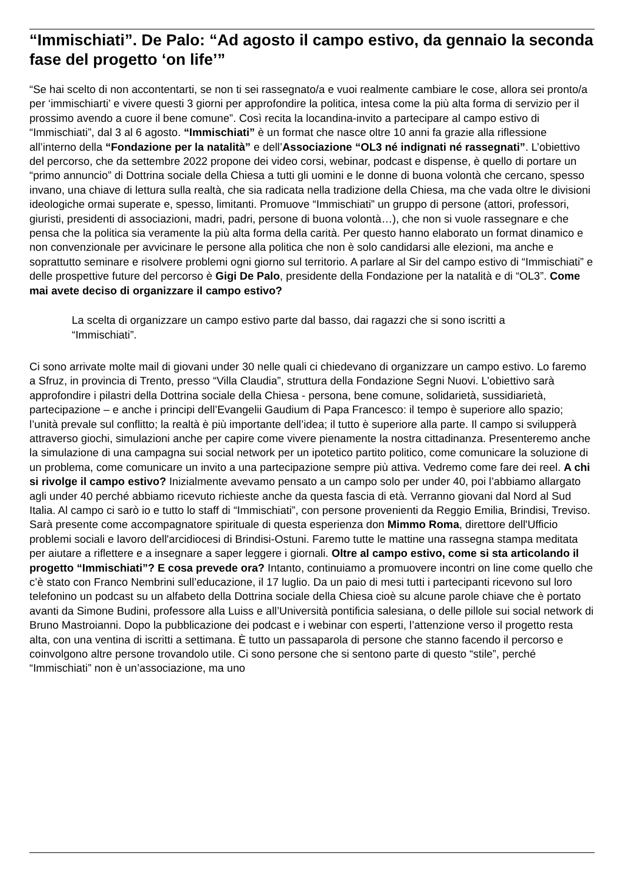“Immischiati”. De Palo: “Ad agosto il campo estivo, da gennaio la seconda fase del progetto ‘on life’”
“Se hai scelto di non accontentarti, se non ti sei rassegnato/a e vuoi realmente cambiare le cose, allora sei pronto/a per ‘immischiarti’ e vivere questi 3 giorni per approfondire la politica, intesa come la più alta forma di servizio per il prossimo avendo a cuore il bene comune”. Così recita la locandina-invito a partecipare al campo estivo di “Immischiati”, dal 3 al 6 agosto. “Immischiati” è un format che nasce oltre 10 anni fa grazie alla riflessione all’interno della “Fondazione per la natalità” e dell’Associazione “OL3 né indignati né rassegnati”. L’obiettivo del percorso, che da settembre 2022 propone dei video corsi, webinar, podcast e dispense, è quello di portare un “primo annuncio” di Dottrina sociale della Chiesa a tutti gli uomini e le donne di buona volontà che cercano, spesso invano, una chiave di lettura sulla realtà, che sia radicata nella tradizione della Chiesa, ma che vada oltre le divisioni ideologiche ormai superate e, spesso, limitanti. Promuove “Immischiati” un gruppo di persone (attori, professori, giuristi, presidenti di associazioni, madri, padri, persone di buona volontà…), che non si vuole rassegnare e che pensa che la politica sia veramente la più alta forma della carità. Per questo hanno elaborato un format dinamico e non convenzionale per avvicinare le persone alla politica che non è solo candidarsi alle elezioni, ma anche e soprattutto seminare e risolvere problemi ogni giorno sul territorio. A parlare al Sir del campo estivo di “Immischiati” e delle prospettive future del percorso è Gigi De Palo, presidente della Fondazione per la natalità e di “OL3”. Come mai avete deciso di organizzare il campo estivo?
La scelta di organizzare un campo estivo parte dal basso, dai ragazzi che si sono iscritti a “Immischiati”.
Ci sono arrivate molte mail di giovani under 30 nelle quali ci chiedevano di organizzare un campo estivo. Lo faremo a Sfruz, in provincia di Trento, presso “Villa Claudia”, struttura della Fondazione Segni Nuovi. L’obiettivo sarà approfondire i pilastri della Dottrina sociale della Chiesa - persona, bene comune, solidarietà, sussidiarietà, partecipazione – e anche i principi dell’Evangelii Gaudium di Papa Francesco: il tempo è superiore allo spazio; l’unità prevale sul conflitto; la realtà è più importante dell’idea; il tutto è superiore alla parte. Il campo si svilupperà attraverso giochi, simulazioni anche per capire come vivere pienamente la nostra cittadinanza. Presenteremo anche la simulazione di una campagna sui social network per un ipotetico partito politico, come comunicare la soluzione di un problema, come comunicare un invito a una partecipazione sempre più attiva. Vedremo come fare dei reel. A chi si rivolge il campo estivo? Inizialmente avevamo pensato a un campo solo per under 40, poi l’abbiamo allargato agli under 40 perché abbiamo ricevuto richieste anche da questa fascia di età. Verranno giovani dal Nord al Sud Italia. Al campo ci sarò io e tutto lo staff di “Immischiati”, con persone provenienti da Reggio Emilia, Brindisi, Treviso. Sarà presente come accompagnatore spirituale di questa esperienza don Mimmo Roma, direttore dell'Ufficio problemi sociali e lavoro dell'arcidiocesi di Brindisi-Ostuni. Faremo tutte le mattine una rassegna stampa meditata per aiutare a riflettere e a insegnare a saper leggere i giornali. Oltre al campo estivo, come si sta articolando il progetto “Immischiati”? E cosa prevede ora? Intanto, continuiamo a promuovere incontri on line come quello che c’è stato con Franco Nembrini sull’educazione, il 17 luglio. Da un paio di mesi tutti i partecipanti ricevono sul loro telefonino un podcast su un alfabeto della Dottrina sociale della Chiesa cioè su alcune parole chiave che è portato avanti da Simone Budini, professore alla Luiss e all’Università pontificia salesiana, o delle pillole sui social network di Bruno Mastroianni. Dopo la pubblicazione dei podcast e i webinar con esperti, l’attenzione verso il progetto resta alta, con una ventina di iscritti a settimana. È tutto un passaparola di persone che stanno facendo il percorso e coinvolgono altre persone trovandolo utile. Ci sono persone che si sentono parte di questo “stile”, perché “Immischiati” non è un’associazione, ma uno